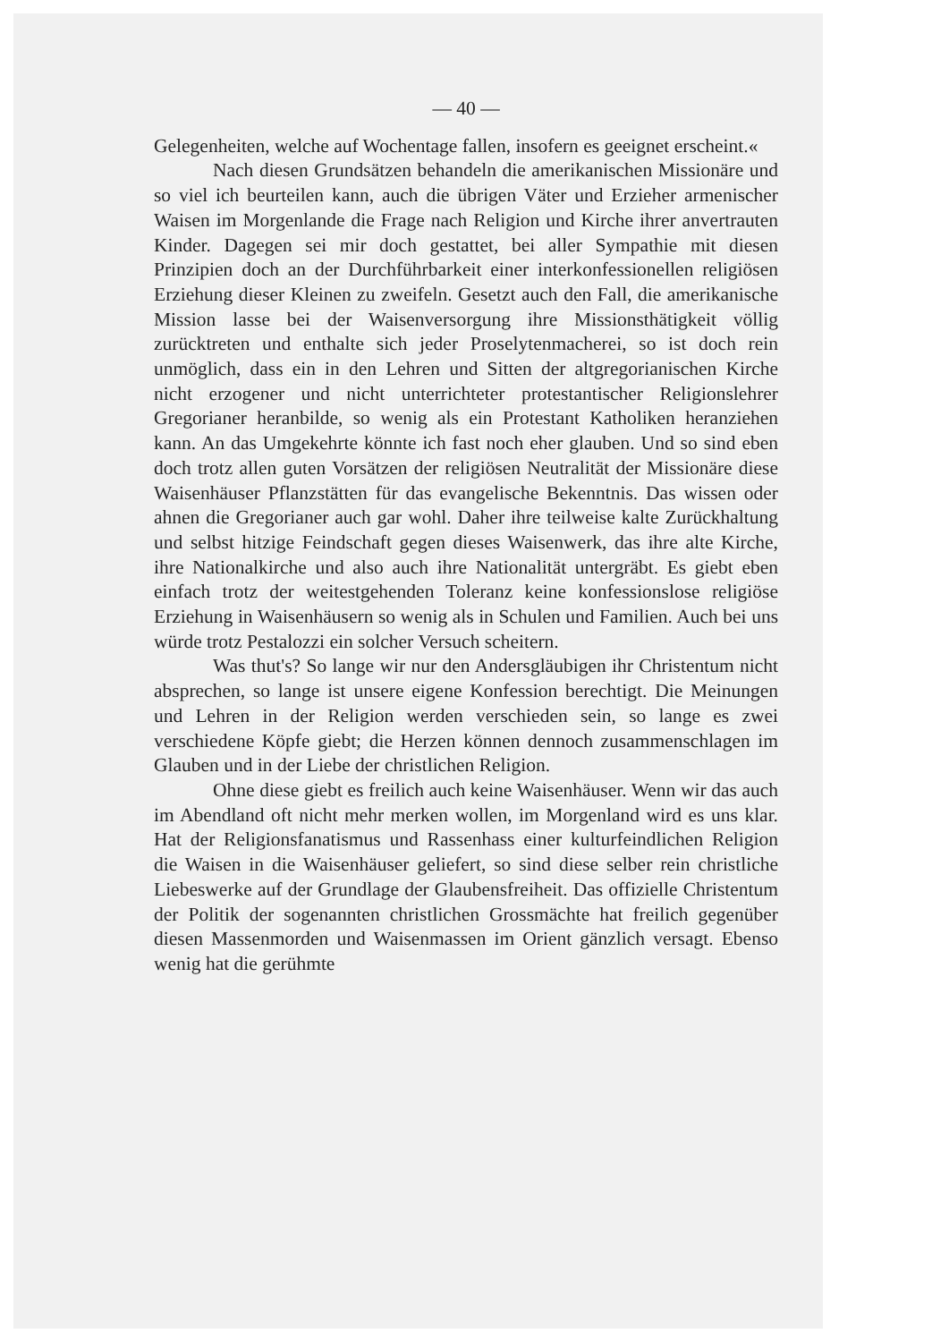— 40 —
Gelegenheiten, welche auf Wochentage fallen, insofern es geeignet erscheint.«
Nach diesen Grundsätzen behandeln die amerikanischen Missionäre und so viel ich beurteilen kann, auch die übrigen Väter und Erzieher armenischer Waisen im Morgenlande die Frage nach Religion und Kirche ihrer anvertrauten Kinder. Dagegen sei mir doch gestattet, bei aller Sympathie mit diesen Prinzipien doch an der Durchführbarkeit einer interkonfessionellen religiösen Erziehung dieser Kleinen zu zweifeln. Gesetzt auch den Fall, die amerikanische Mission lasse bei der Waisenversorgung ihre Missionsthätigkeit völlig zurücktreten und enthalte sich jeder Proselytenmacherei, so ist doch rein unmöglich, dass ein in den Lehren und Sitten der altgregorianischen Kirche nicht erzogener und nicht unterrichteter protestantischer Religionslehrer Gregorianer heranbilde, so wenig als ein Protestant Katholiken heranziehen kann. An das Umgekehrte könnte ich fast noch eher glauben. Und so sind eben doch trotz allen guten Vorsätzen der religiösen Neutralität der Missionäre diese Waisenhäuser Pflanzstätten für das evangelische Bekenntnis. Das wissen oder ahnen die Gregorianer auch gar wohl. Daher ihre teilweise kalte Zurückhaltung und selbst hitzige Feindschaft gegen dieses Waisenwerk, das ihre alte Kirche, ihre Nationalkirche und also auch ihre Nationalität untergräbt. Es giebt eben einfach trotz der weitestgehenden Toleranz keine konfessionslose religiöse Erziehung in Waisenhäusern so wenig als in Schulen und Familien. Auch bei uns würde trotz Pestalozzi ein solcher Versuch scheitern.
Was thut's? So lange wir nur den Andersgläubigen ihr Christentum nicht absprechen, so lange ist unsere eigene Konfession berechtigt. Die Meinungen und Lehren in der Religion werden verschieden sein, so lange es zwei verschiedene Köpfe giebt; die Herzen können dennoch zusammenschlagen im Glauben und in der Liebe der christlichen Religion.
Ohne diese giebt es freilich auch keine Waisenhäuser. Wenn wir das auch im Abendland oft nicht mehr merken wollen, im Morgenland wird es uns klar. Hat der Religionsfanatismus und Rassenhass einer kulturfeindlichen Religion die Waisen in die Waisenhäuser geliefert, so sind diese selber rein christliche Liebeswerke auf der Grundlage der Glaubensfreiheit. Das offizielle Christentum der Politik der sogenannten christlichen Grossmächte hat freilich gegenüber diesen Massenmorden und Waisenmassen im Orient gänzlich versagt. Ebenso wenig hat die gerühmte